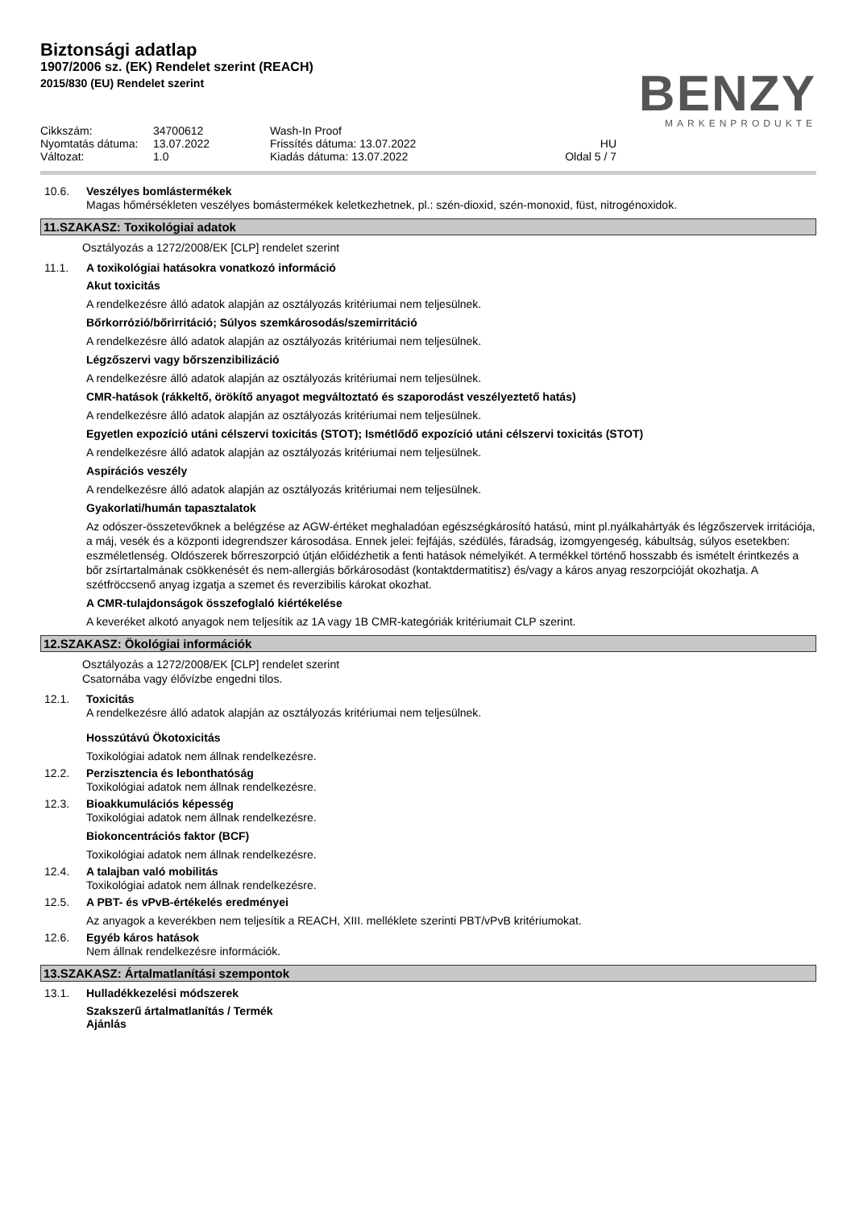Biztonsági adatlap
1907/2006 sz. (EK) Rendelet szerint (REACH)
2015/830 (EU) Rendelet szerint
BENZY
MARKENPRODUKTE
Cikkszám:
34700612
Wash-In Proof
Nyomtatás dátuma:
13.07.2022
Frissítés dátuma: 13.07.2022
HU
Változat:
1.0
Kiadás dátuma: 13.07.2022
Oldal 5 / 7
10.6. Veszélyes bomlástermékek
Magas hőmérsékleten veszélyes bomástermékek keletkezhetnek, pl.: szén-dioxid, szén-monoxid, füst, nitrogénoxidok.
11.SZAKASZ: Toxikológiai adatok
Osztályozás a 1272/2008/EK [CLP] rendelet szerint
11.1. A toxikológiai hatásokra vonatkozó információ
Akut toxicitás
A rendelkezésre álló adatok alapján az osztályozás kritériumai nem teljesülnek.
Bőrkorrózió/bőrirritáció; Súlyos szemkárosodás/szemirritáció
A rendelkezésre álló adatok alapján az osztályozás kritériumai nem teljesülnek.
Légzőszervi vagy bőrszenzibilizáció
A rendelkezésre álló adatok alapján az osztályozás kritériumai nem teljesülnek.
CMR-hatások (rákkeltő, örökítő anyagot megváltoztató és szaporodást veszélyeztető hatás)
A rendelkezésre álló adatok alapján az osztályozás kritériumai nem teljesülnek.
Egyetlen expozíció utáni célszervi toxicitás (STOT); Ismétlődő expozíció utáni célszervi toxicitás (STOT)
A rendelkezésre álló adatok alapján az osztályozás kritériumai nem teljesülnek.
Aspirációs veszély
A rendelkezésre álló adatok alapján az osztályozás kritériumai nem teljesülnek.
Gyakorlati/humán tapasztalatok
Az odószer-összetevőknek a belégzése az AGW-értéket meghaladóan egészségkárosító hatású, mint pl.nyálkahártyák és légzőszervek irritációja, a máj, vesék és a központi idegrendszer károsodása. Ennek jelei: fejfájás, szédülés, fáradság, izomgyengeség, kábultság, súlyos esetekben: eszméletlenség. Oldószerek bőrreszorpció útján előidézhetik a fenti hatások némelyikét. A termékkel történő hosszabb és ismételt érintkezés a bőr zsírtartalmának csökkenését és nem-allergiás bőrkárosodást (kontaktdermatitisz) és/vagy a káros anyag reszorpcióját okozhatja. A szétfröccsenő anyag izgatja a szemet és reverzibilis károkat okozhat.
A CMR-tulajdonságok összefoglaló kiértékelése
A keveréket alkotó anyagok nem teljesítik az 1A vagy 1B CMR-kategóriák kritériumait CLP szerint.
12.SZAKASZ: Ökológiai információk
Osztályozás a 1272/2008/EK [CLP] rendelet szerint
Csatornába vagy élővízbe engedni tilos.
12.1. Toxicitás
A rendelkezésre álló adatok alapján az osztályozás kritériumai nem teljesülnek.
Hosszútávú Ökotoxicitás
Toxikológiai adatok nem állnak rendelkezésre.
12.2. Perzisztencia és lebonthatóság
Toxikológiai adatok nem állnak rendelkezésre.
12.3. Bioakkumulációs képesség
Toxikológiai adatok nem állnak rendelkezésre.
Biokoncentrációs faktor (BCF)
Toxikológiai adatok nem állnak rendelkezésre.
12.4. A talajban való mobilitás
Toxikológiai adatok nem állnak rendelkezésre.
12.5. A PBT- és vPvB-értékelés eredményei
Az anyagok a keverékben nem teljesítik a REACH, XIII. melléklete szerinti PBT/vPvB kritériumokat.
12.6. Egyéb káros hatások
Nem állnak rendelkezésre információk.
13.SZAKASZ: Ártalmatlanítási szempontok
13.1. Hulladékkezelési módszerek
Szakszerű ártalmatlanítás / Termék
Ajánlás